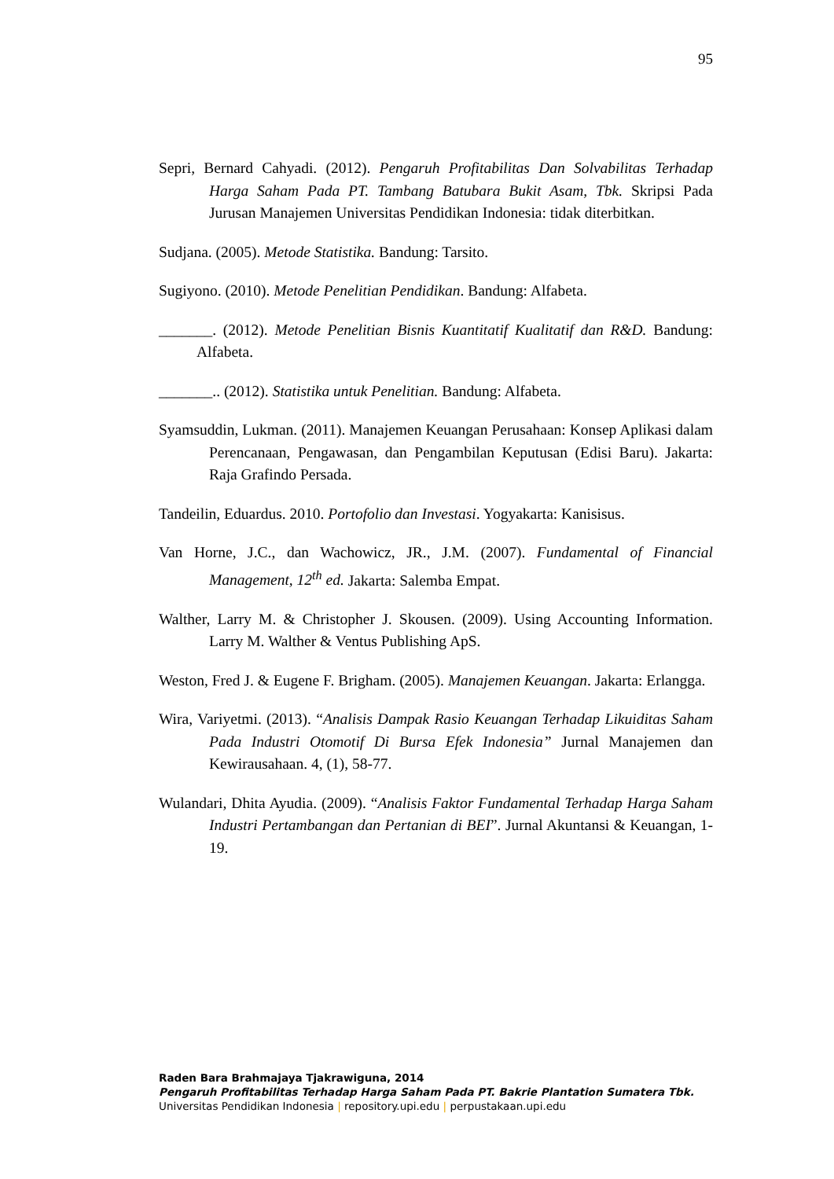95
Sepri, Bernard Cahyadi. (2012). Pengaruh Profitabilitas Dan Solvabilitas Terhadap Harga Saham Pada PT. Tambang Batubara Bukit Asam, Tbk. Skripsi Pada Jurusan Manajemen Universitas Pendidikan Indonesia: tidak diterbitkan.
Sudjana. (2005). Metode Statistika. Bandung: Tarsito.
Sugiyono. (2010). Metode Penelitian Pendidikan. Bandung: Alfabeta.
_______. (2012). Metode Penelitian Bisnis Kuantitatif Kualitatif dan R&D. Bandung: Alfabeta.
_______.. (2012). Statistika untuk Penelitian. Bandung: Alfabeta.
Syamsuddin, Lukman. (2011). Manajemen Keuangan Perusahaan: Konsep Aplikasi dalam Perencanaan, Pengawasan, dan Pengambilan Keputusan (Edisi Baru). Jakarta: Raja Grafindo Persada.
Tandeilin, Eduardus. 2010. Portofolio dan Investasi. Yogyakarta: Kanisisus.
Van Horne, J.C., dan Wachowicz, JR., J.M. (2007). Fundamental of Financial Management, 12<sup>th</sup> ed. Jakarta: Salemba Empat.
Walther, Larry M. & Christopher J. Skousen. (2009). Using Accounting Information. Larry M. Walther & Ventus Publishing ApS.
Weston, Fred J. & Eugene F. Brigham. (2005). Manajemen Keuangan. Jakarta: Erlangga.
Wira, Variyetmi. (2013). “Analisis Dampak Rasio Keuangan Terhadap Likuiditas Saham Pada Industri Otomotif Di Bursa Efek Indonesia” Jurnal Manajemen dan Kewirausahaan. 4, (1), 58-77.
Wulandari, Dhita Ayudia. (2009). “Analisis Faktor Fundamental Terhadap Harga Saham Industri Pertambangan dan Pertanian di BEI”. Jurnal Akuntansi & Keuangan, 1-19.
Raden Bara Brahmajaya Tjakrawiguna, 2014
Pengaruh Profitabilitas Terhadap Harga Saham Pada PT. Bakrie Plantation Sumatera Tbk.
Universitas Pendidikan Indonesia | repository.upi.edu | perpustakaan.upi.edu